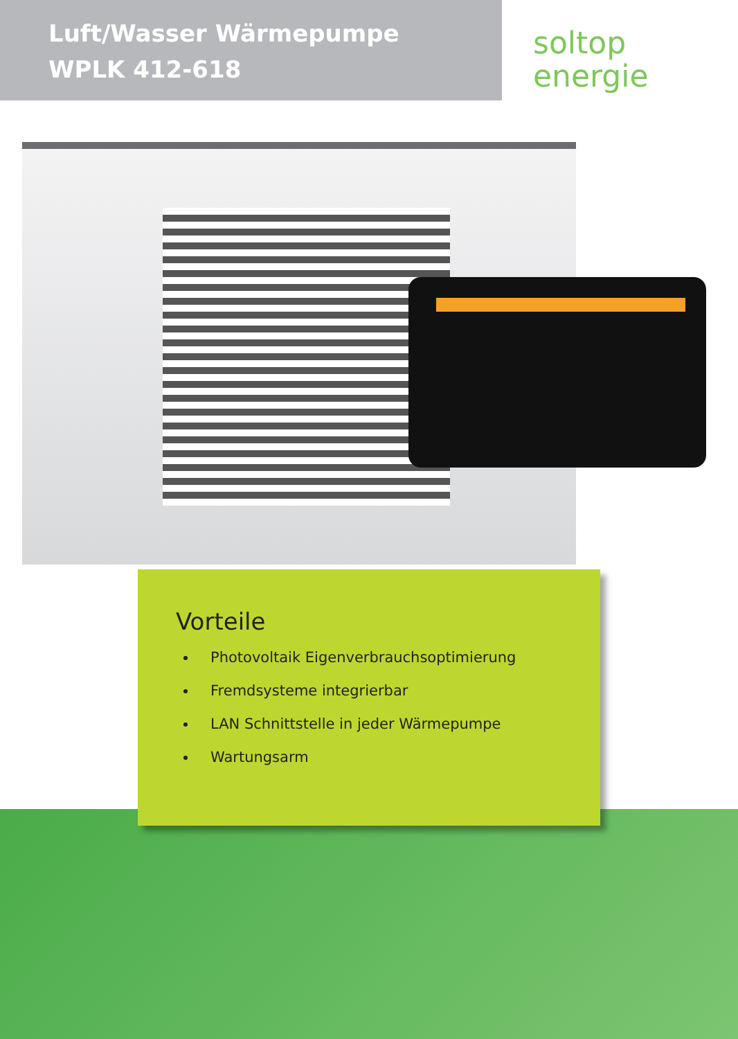Luft/Wasser Wärmepumpe
WPLK 412-618
soltop
energie
Vorteile
Photovoltaik Eigenverbrauchsoptimierung
Fremdsysteme integrierbar
LAN Schnittstelle in jeder Wärmepumpe
Wartungsarm